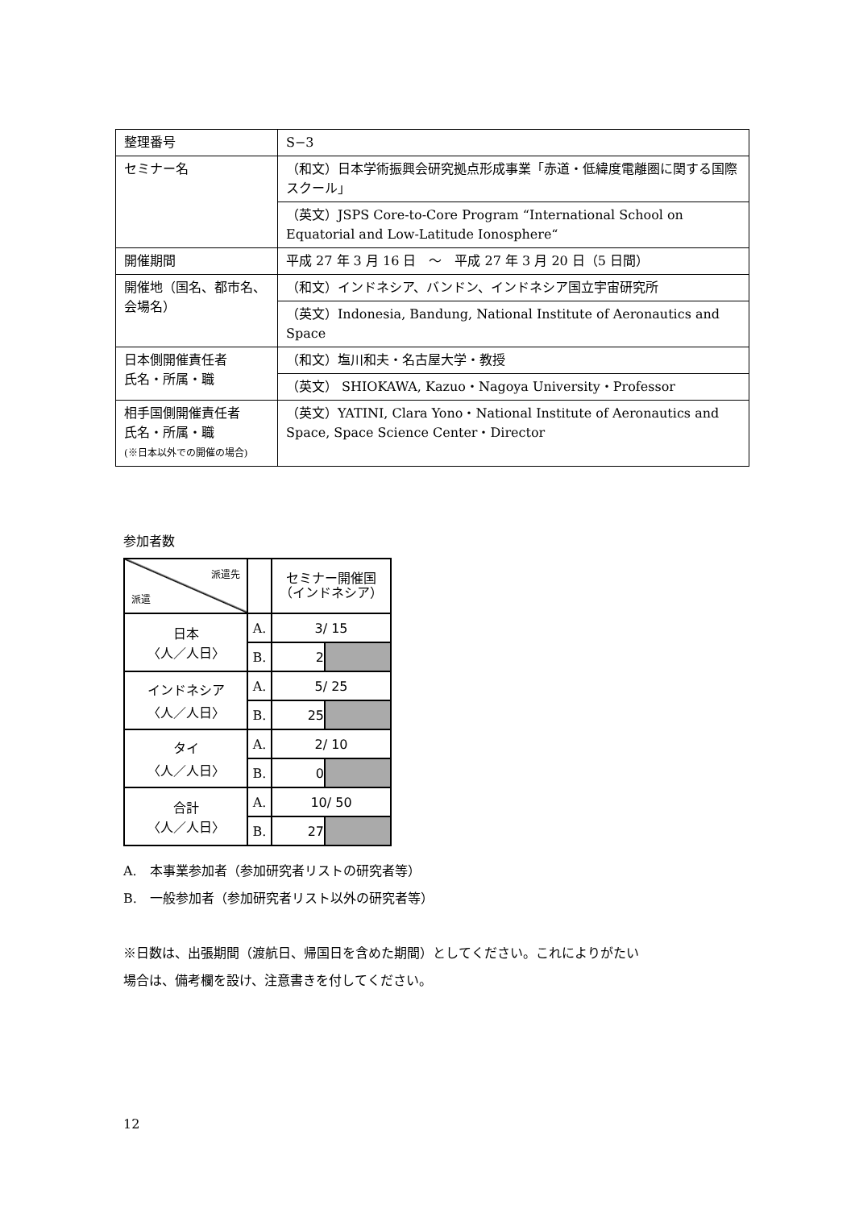| 整理番号 | S−3 |
| セミナー名 | （和文）日本学術振興会研究拠点形成事業「赤道・低緯度電離圏に関する国際スクール」 |
| | （英文）JSPS Core-to-Core Program “International School on Equatorial and Low-Latitude Ionosphere“ |
| 開催期間 | 平成 27 年 3 月 16 日 ～ 平成 27 年 3 月 20 日（5 日間） |
| 開催地（国名、都市名、会場名） | （和文）インドネシア、バンドン、インドネシア国立宇宙研究所 |
| | （英文）Indonesia, Bandung, National Institute of Aeronautics and Space |
| 日本側開催責任者 氏名・所属・職 | （和文）塩川和夫・名古屋大学・教授 |
| | （英文） SHIOKAWA, Kazuo・Nagoya University・Professor |
| 相手国側開催責任者 氏名・所属・職 (※日本以外での開催の場合) | （英文）YATINI, Clara Yono・National Institute of Aeronautics and Space, Space Science Center・Director |
参加者数
| 派遣先 派遣 | | セミナー開催国 （インドネシア） | |
| 日本 〈人／人日〉 | A. | 3/ 15 | |
| | B. | 2 | |
| インドネシア 〈人／人日〉 | A. | 5/ 25 | |
| | B. | 25 | |
| タイ 〈人／人日〉 | A. | 2/ 10 | |
| | B. | 0 | |
| 合計 〈人／人日〉 | A. | 10/ 50 | |
| | B. | 27 | |
A.　本事業参加者（参加研究者リストの研究者等）
B.　一般参加者（参加研究者リスト以外の研究者等）
※日数は、出張期間（渡航日、帰国日を含めた期間）としてください。これによりがたい
場合は、備考欄を設け、注意書きを付してください。
12